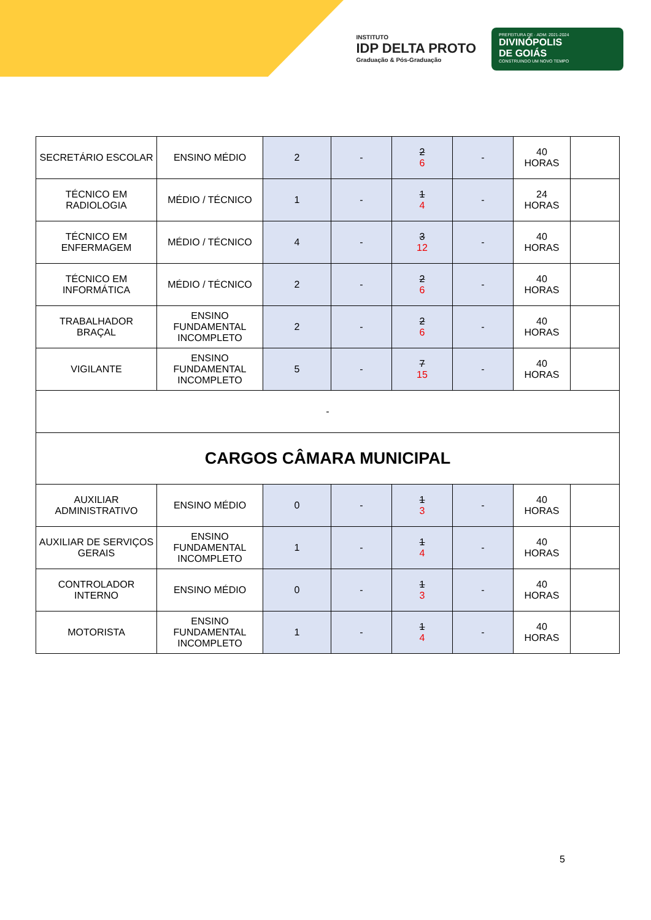INSTITUTO
IDP DELTA PROTO
Graduação & Pós-Graduação
PREFEITURA DE · ADM: 2021-2024
DIVINÓPOLIS
DE GOIÁS
CONSTRUINDO UM NOVO TEMPO
| SECRETÁRIO ESCOLAR | ENSINO MÉDIO | 2 | - | 2 6 | - | 40 HORAS | |
| TÉCNICO EM RADIOLOGIA | MÉDIO / TÉCNICO | 1 | - | 1 4 | - | 24 HORAS | |
| TÉCNICO EM ENFERMAGEM | MÉDIO / TÉCNICO | 4 | - | 3 12 | - | 40 HORAS | |
| TÉCNICO EM INFORMÁTICA | MÉDIO / TÉCNICO | 2 | - | 2 6 | - | 40 HORAS | |
| TRABALHADOR BRAÇAL | ENSINO FUNDAMENTAL INCOMPLETO | 2 | - | 2 6 | - | 40 HORAS | |
| VIGILANTE | ENSINO FUNDAMENTAL INCOMPLETO | 5 | - | 7 15 | - | 40 HORAS | |
| - | | | | | | | |
| CARGOS CÂMARA MUNICIPAL | | | | | | | |
| AUXILIAR ADMINISTRATIVO | ENSINO MÉDIO | 0 | - | 1 3 | - | 40 HORAS | |
| AUXILIAR DE SERVIÇOS GERAIS | ENSINO FUNDAMENTAL INCOMPLETO | 1 | - | 1 4 | - | 40 HORAS | |
| CONTROLADOR INTERNO | ENSINO MÉDIO | 0 | - | 1 3 | - | 40 HORAS | |
| MOTORISTA | ENSINO FUNDAMENTAL INCOMPLETO | 1 | - | 1 4 | - | 40 HORAS | |
5